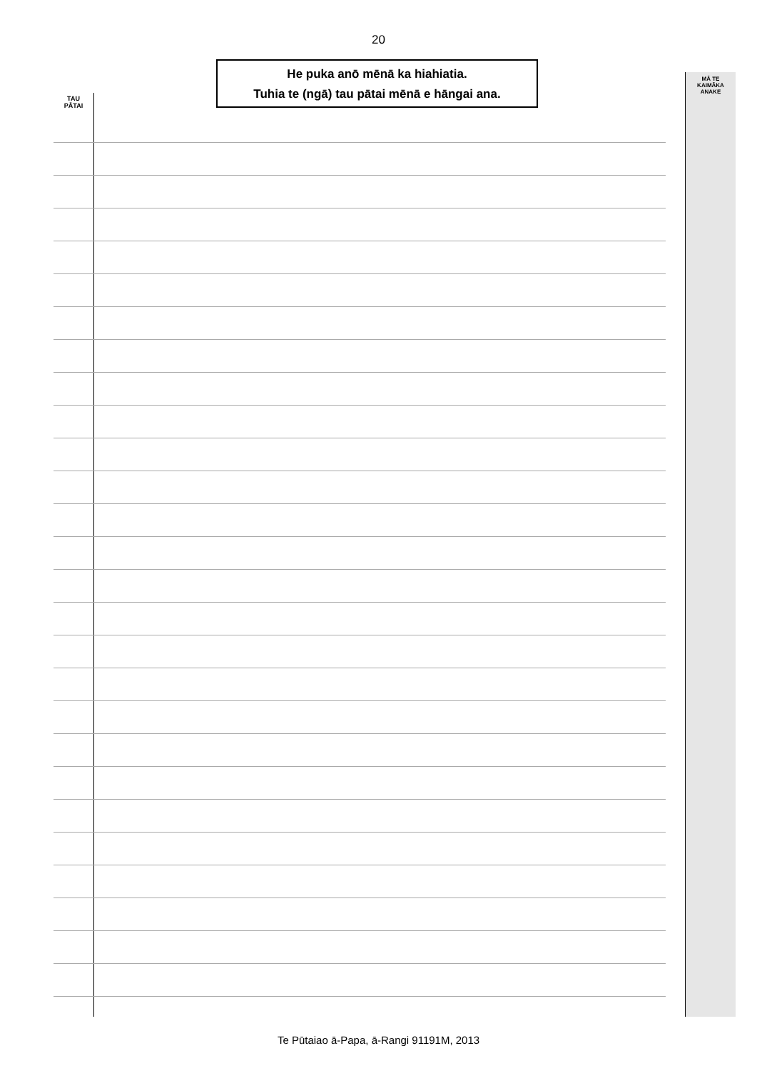20
He puka anō mēnā ka hiahiatia.
Tuhia te (ngā) tau pātai mēnā e hāngai ana.
TAU
PĀTAI
MĀ TE
KAIMĀKA
ANAKE
Te Pūtaiao ā-Papa, ā-Rangi 91191M, 2013